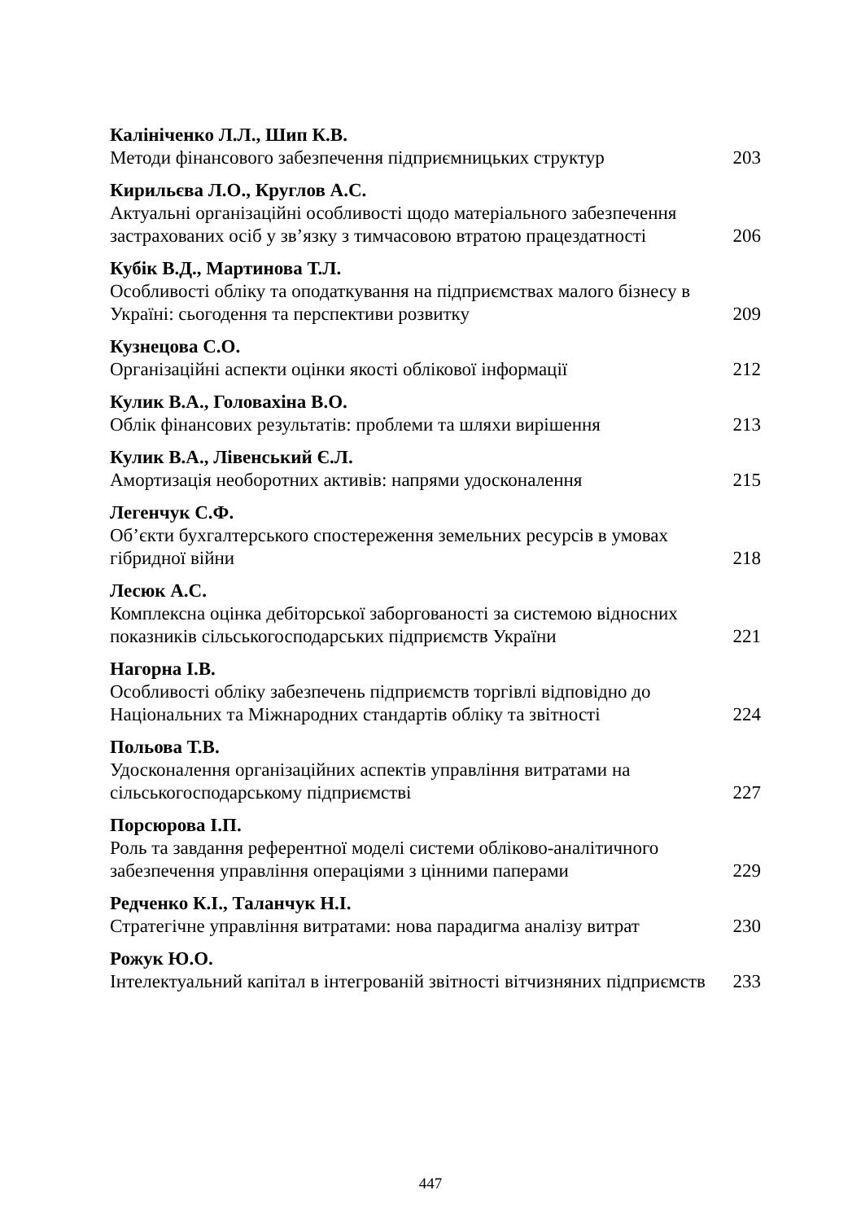Калініченко Л.Л., Шип К.В.
Методи фінансового забезпечення підприємницьких структур 203
Кирильєва Л.О., Круглов А.С.
Актуальні організаційні особливості щодо матеріального забезпечення застрахованих осіб у зв’язку з тимчасовою втратою працездатності 206
Кубік В.Д., Мартинова Т.Л.
Особливості обліку та оподаткування на підприємствах малого бізнесу в Україні: сьогодення та перспективи розвитку 209
Кузнецова С.О.
Організаційні аспекти оцінки якості облікової інформації 212
Кулик В.А., Головахіна В.О.
Облік фінансових результатів: проблеми та шляхи вирішення 213
Кулик В.А., Лівенський Є.Л.
Амортизація необоротних активів: напрями удосконалення 215
Легенчук С.Ф.
Об’єкти бухгалтерського спостереження земельних ресурсів в умовах гібридної війни 218
Лесюк А.С.
Комплексна оцінка дебіторської заборгованості за системою відносних показників сільськогосподарських підприємств України 221
Нагорна І.В.
Особливості обліку забезпечень підприємств торгівлі відповідно до Національних та Міжнародних стандартів обліку та звітності 224
Польова Т.В.
Удосконалення організаційних аспектів управління витратами на сільськогосподарському підприємстві 227
Порсюрова І.П.
Роль та завдання референтної моделі системи обліково-аналітичного забезпечення управління операціями з цінними паперами 229
Редченко К.І., Таланчук Н.І.
Стратегічне управління витратами: нова парадигма аналізу витрат 230
Рожук Ю.О.
Інтелектуальний капітал в інтегрованій звітності вітчизняних підприємств 233
447